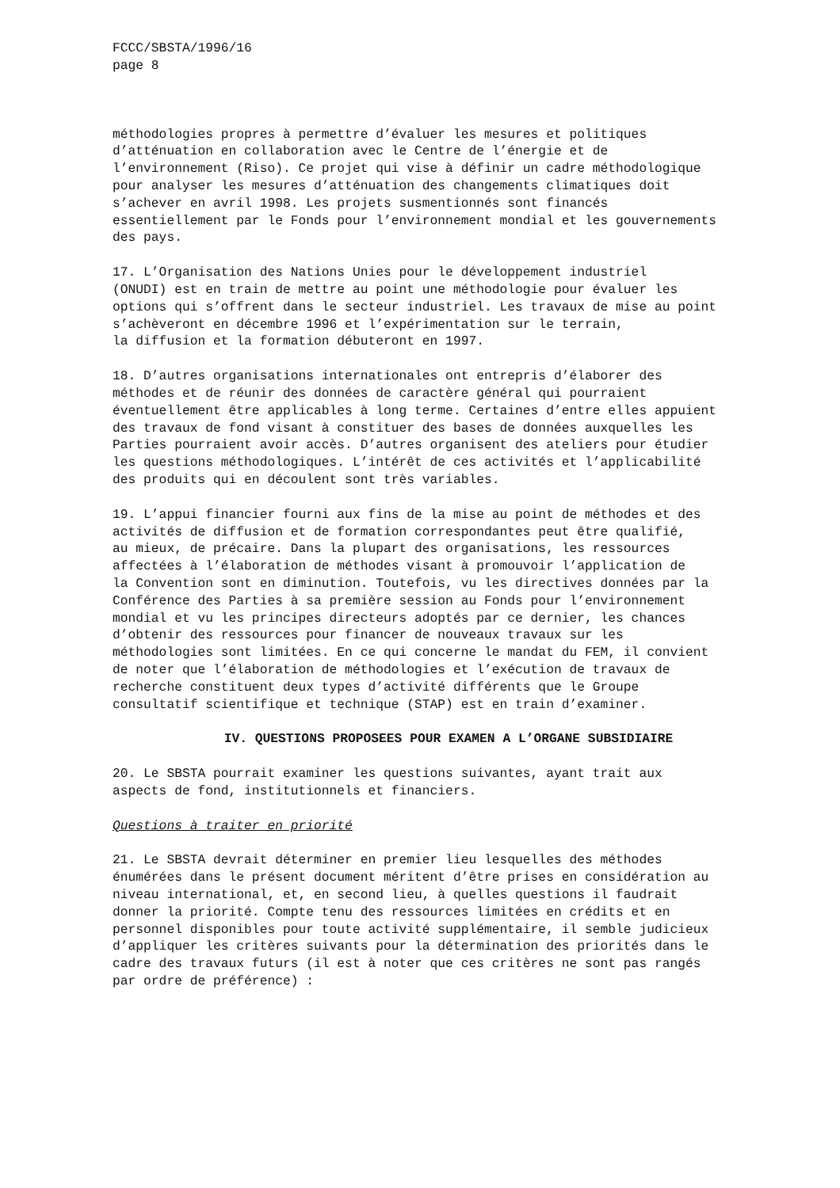FCCC/SBSTA/1996/16 page 8
méthodologies propres à permettre d’évaluer les mesures et politiques d’atténuation en collaboration avec le Centre de l’énergie et de l’environnement (Riso). Ce projet qui vise à définir un cadre méthodologique pour analyser les mesures d’atténuation des changements climatiques doit s’achever en avril 1998. Les projets susmentionnés sont financés essentiellement par le Fonds pour l’environnement mondial et les gouvernements des pays.
17. L’Organisation des Nations Unies pour le développement industriel (ONUDI) est en train de mettre au point une méthodologie pour évaluer les options qui s’offrent dans le secteur industriel. Les travaux de mise au point s’achèveront en décembre 1996 et l’expérimentation sur le terrain, la diffusion et la formation débuteront en 1997.
18. D’autres organisations internationales ont entrepris d’élaborer des méthodes et de réunir des données de caractère général qui pourraient éventuellement être applicables à long terme. Certaines d’entre elles appuient des travaux de fond visant à constituer des bases de données auxquelles les Parties pourraient avoir accès. D’autres organisent des ateliers pour étudier les questions méthodologiques. L’intérêt de ces activités et l’applicabilité des produits qui en découlent sont très variables.
19. L’appui financier fourni aux fins de la mise au point de méthodes et des activités de diffusion et de formation correspondantes peut être qualifié, au mieux, de précaire. Dans la plupart des organisations, les ressources affectées à l’élaboration de méthodes visant à promouvoir l’application de la Convention sont en diminution. Toutefois, vu les directives données par la Conférence des Parties à sa première session au Fonds pour l’environnement mondial et vu les principes directeurs adoptés par ce dernier, les chances d’obtenir des ressources pour financer de nouveaux travaux sur les méthodologies sont limitées. En ce qui concerne le mandat du FEM, il convient de noter que l’élaboration de méthodologies et l’exécution de travaux de recherche constituent deux types d’activité différents que le Groupe consultatif scientifique et technique (STAP) est en train d’examiner.
IV. QUESTIONS PROPOSEES POUR EXAMEN A L’ORGANE SUBSIDIAIRE
20. Le SBSTA pourrait examiner les questions suivantes, ayant trait aux aspects de fond, institutionnels et financiers.
Questions à traiter en priorité
21. Le SBSTA devrait déterminer en premier lieu lesquelles des méthodes énumérées dans le présent document méritent d’être prises en considération au niveau international, et, en second lieu, à quelles questions il faudrait donner la priorité. Compte tenu des ressources limitées en crédits et en personnel disponibles pour toute activité supplémentaire, il semble judicieux d’appliquer les critères suivants pour la détermination des priorités dans le cadre des travaux futurs (il est à noter que ces critères ne sont pas rangés par ordre de préférence) :